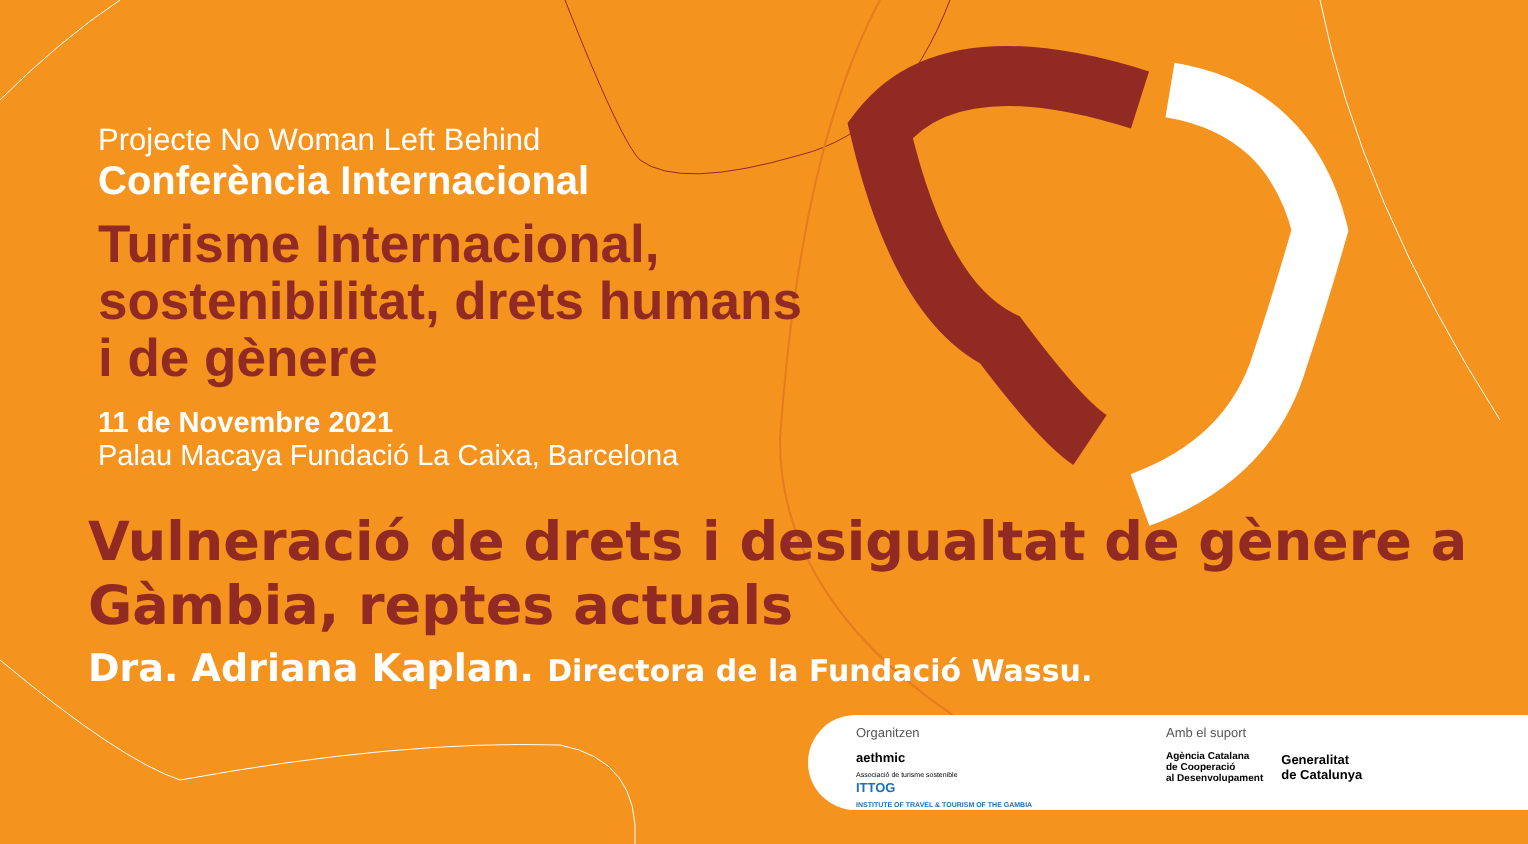Projecte No Woman Left Behind
Conferència Internacional
Turisme Internacional,
sostenibilitat, drets humans
i de gènere
11 de Novembre 2021
Palau Macaya Fundació La Caixa, Barcelona
Vulneració de drets i desigualtat de gènere a
Gàmbia, reptes actuals
Dra. Adriana Kaplan. Directora de la Fundació Wassu.
Organitzen
aethmic
Associació de turisme sostenible
ITTOG
INSTITUTE OF TRAVEL & TOURISM OF THE GAMBIA
Amb el suport
Agència Catalana
de Cooperació
al Desenvolupament
Generalitat
de Catalunya